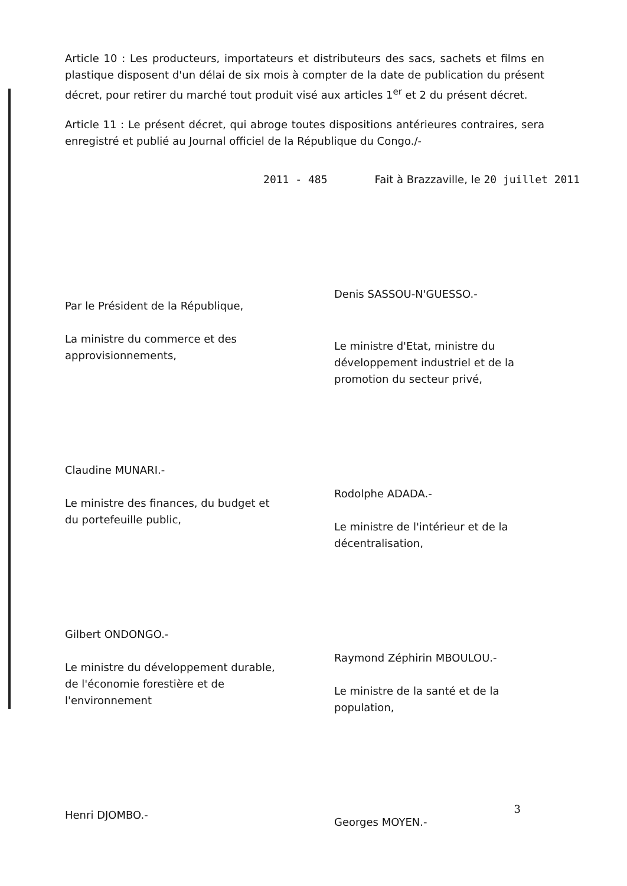Article 10 : Les producteurs, importateurs et distributeurs des sacs, sachets et films en plastique disposent d'un délai de six mois à compter de la date de publication du présent décret, pour retirer du marché tout produit visé aux articles 1<sup>er</sup> et 2 du présent décret.
Article 11 : Le présent décret, qui abroge toutes dispositions antérieures contraires, sera enregistré et publié au Journal officiel de la République du Congo./-
2011 - 485 Fait à Brazzaville, le 20 juillet 2011
Par le Président de la République,
La ministre du commerce et des approvisionnements,
Claudine MUNARI.-
Le ministre des finances, du budget et du portefeuille public,
Gilbert ONDONGO.-
Le ministre du développement durable, de l'économie forestière et de l'environnement
Henri DJOMBO.-
Denis SASSOU-N'GUESSO.-
Le ministre d'Etat, ministre du développement industriel et de la promotion du secteur privé,
Rodolphe ADADA.-
Le ministre de l'intérieur et de la décentralisation,
Raymond Zéphirin MBOULOU.-
Le ministre de la santé et de la population,
Georges MOYEN.-
3